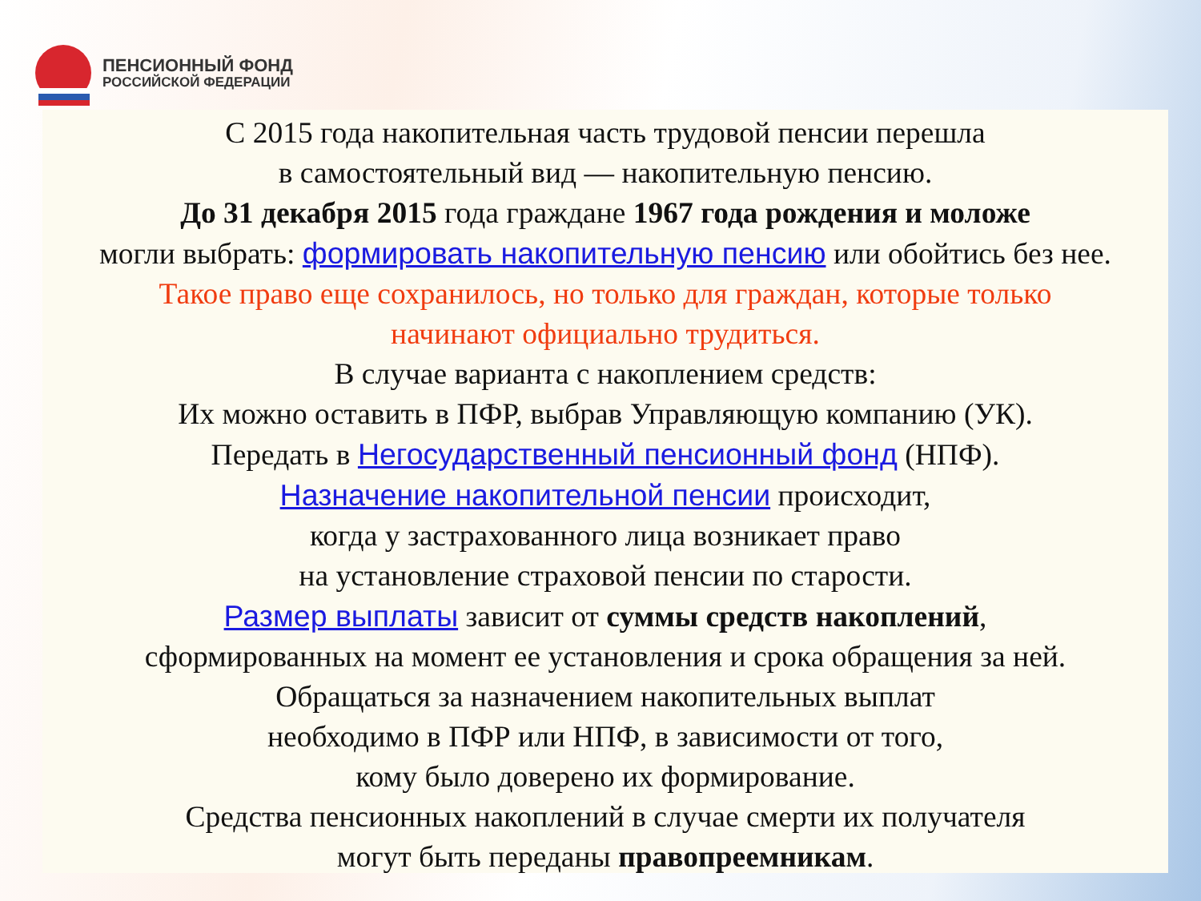ПЕНСИОННЫЙ ФОНД
РОССИЙСКОЙ ФЕДЕРАЦИИ
С 2015 года накопительная часть трудовой пенсии перешла
в самостоятельный вид — накопительную пенсию.
До 31 декабря 2015 года граждане 1967 года рождения и моложе
могли выбрать: формировать накопительную пенсию или обойтись без нее.
Такое право еще сохранилось, но только для граждан, которые только
начинают официально трудиться.
В случае варианта с накоплением средств:
Их можно оставить в ПФР, выбрав Управляющую компанию (УК).
Передать в Негосударственный пенсионный фонд (НПФ).
Назначение накопительной пенсии происходит,
когда у застрахованного лица возникает право
на установление страховой пенсии по старости.
Размер выплаты зависит от суммы средств накоплений,
сформированных на момент ее установления и срока обращения за ней.
Обращаться за назначением накопительных выплат
необходимо в ПФР или НПФ, в зависимости от того,
кому было доверено их формирование.
Средства пенсионных накоплений в случае смерти их получателя
могут быть переданы правопреемникам.